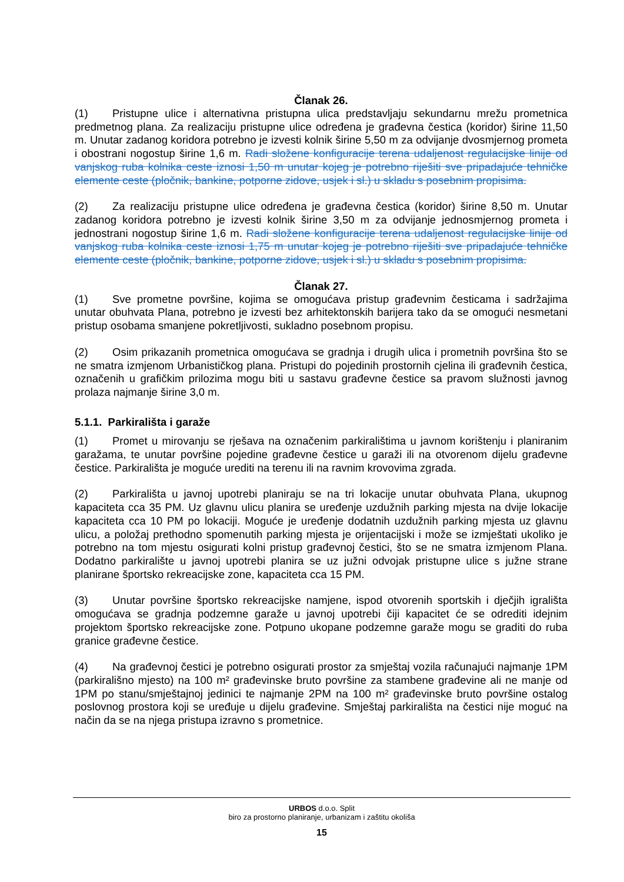Članak 26.
(1) Pristupne ulice i alternativna pristupna ulica predstavljaju sekundarnu mrežu prometnica predmetnog plana. Za realizaciju pristupne ulice određena je građevna čestica (koridor) širine 11,50 m. Unutar zadanog koridora potrebno je izvesti kolnik širine 5,50 m za odvijanje dvosmjernog prometa i obostrani nogostup širine 1,6 m. Radi složene konfiguracije terena udaljenost regulacijske linije od vanjskog ruba kolnika ceste iznosi 1,50 m unutar kojeg je potrebno riješiti sve pripadajuće tehničke elemente ceste (pločnik, bankine, potporne zidove, usjek i sl.) u skladu s posebnim propisima.
(2) Za realizaciju pristupne ulice određena je građevna čestica (koridor) širine 8,50 m. Unutar zadanog koridora potrebno je izvesti kolnik širine 3,50 m za odvijanje jednosmjernog prometa i jednostrani nogostup širine 1,6 m. Radi složene konfiguracije terena udaljenost regulacijske linije od vanjskog ruba kolnika ceste iznosi 1,75 m unutar kojeg je potrebno riješiti sve pripadajuće tehničke elemente ceste (pločnik, bankine, potporne zidove, usjek i sl.) u skladu s posebnim propisima.
Članak 27.
(1) Sve prometne površine, kojima se omogućava pristup građevnim česticama i sadržajima unutar obuhvata Plana, potrebno je izvesti bez arhitektonskih barijera tako da se omogući nesmetani pristup osobama smanjene pokretljivosti, sukladno posebnom propisu.
(2) Osim prikazanih prometnica omogućava se gradnja i drugih ulica i prometnih površina što se ne smatra izmjenom Urbanističkog plana. Pristupi do pojedinih prostornih cjelina ili građevnih čestica, označenih u grafičkim prilozima mogu biti u sastavu građevne čestice sa pravom služnosti javnog prolaza najmanje širine 3,0 m.
5.1.1. Parkirališta i garaže
(1) Promet u mirovanju se rješava na označenim parkiralištima u javnom korištenju i planiranim garažama, te unutar površine pojedine građevne čestice u garaži ili na otvorenom dijelu građevne čestice. Parkirališta je moguće urediti na terenu ili na ravnim krovovima zgrada.
(2) Parkirališta u javnoj upotrebi planiraju se na tri lokacije unutar obuhvata Plana, ukupnog kapaciteta cca 35 PM. Uz glavnu ulicu planira se uređenje uzdužnih parking mjesta na dvije lokacije kapaciteta cca 10 PM po lokaciji. Moguće je uređenje dodatnih uzdužnih parking mjesta uz glavnu ulicu, a položaj prethodno spomenutih parking mjesta je orijentacijski i može se izmještati ukoliko je potrebno na tom mjestu osigurati kolni pristup građevnoj čestici, što se ne smatra izmjenom Plana. Dodatno parkiralište u javnoj upotrebi planira se uz južni odvojak pristupne ulice s južne strane planirane športsko rekreacijske zone, kapaciteta cca 15 PM.
(3) Unutar površine športsko rekreacijske namjene, ispod otvorenih sportskih i dječjih igrališta omogućava se gradnja podzemne garaže u javnoj upotrebi čiji kapacitet će se odrediti idejnim projektom športsko rekreacijske zone. Potpuno ukopane podzemne garaže mogu se graditi do ruba granice građevne čestice.
(4) Na građevnoj čestici je potrebno osigurati prostor za smještaj vozila računajući najmanje 1PM (parkirališno mjesto) na 100 m² građevinske bruto površine za stambene građevine ali ne manje od 1PM po stanu/smještajnoj jedinici te najmanje 2PM na 100 m² građevinske bruto površine ostalog poslovnog prostora koji se uređuje u dijelu građevine. Smještaj parkirališta na čestici nije moguć na način da se na njega pristupa izravno s prometnice.
URBOS d.o.o. Split
biro za prostorno planiranje, urbanizam i zaštitu okoliša
15